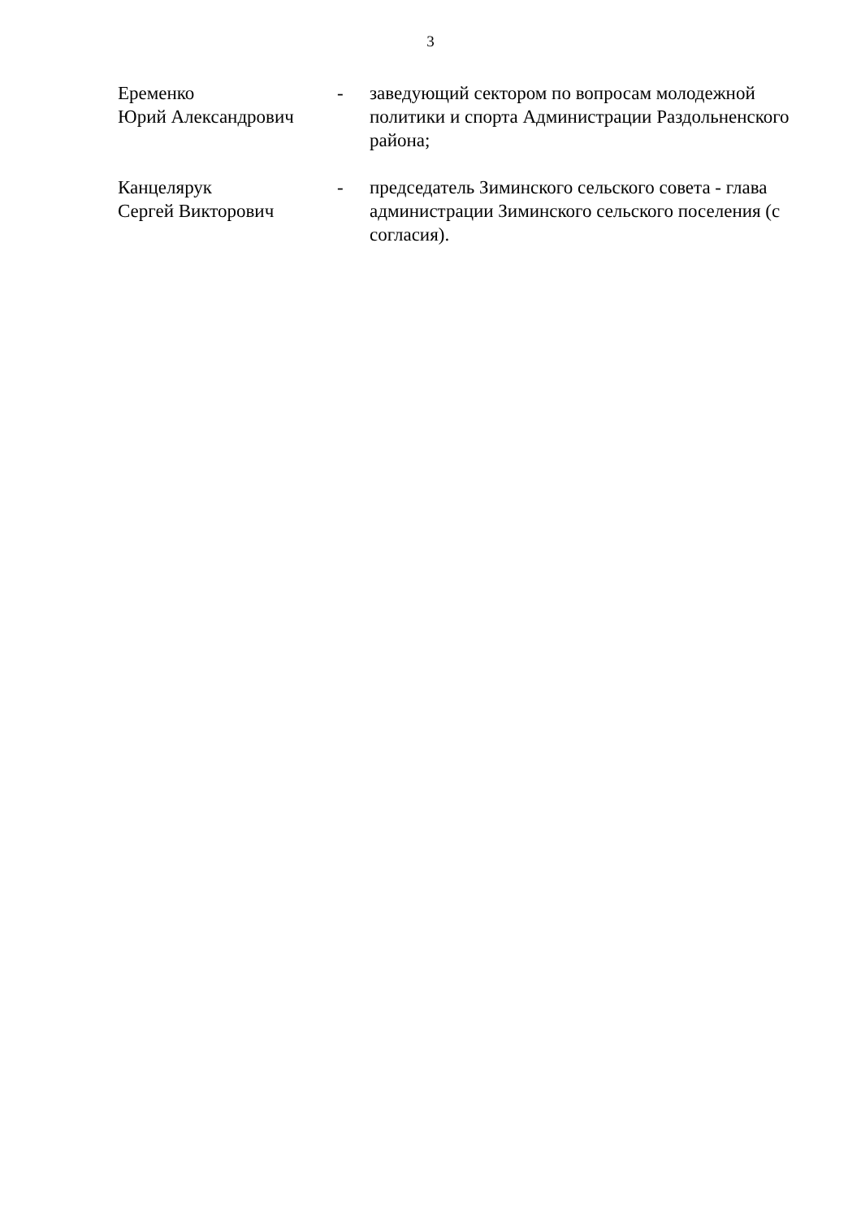3
| Еременко Юрий Александрович | - | заведующий сектором по вопросам молодежной политики и спорта Администрации Раздольненского района; |
| Канцелярук Сергей Викторович | - | председатель Зиминского сельского совета - глава администрации Зиминского сельского поселения (с согласия). |